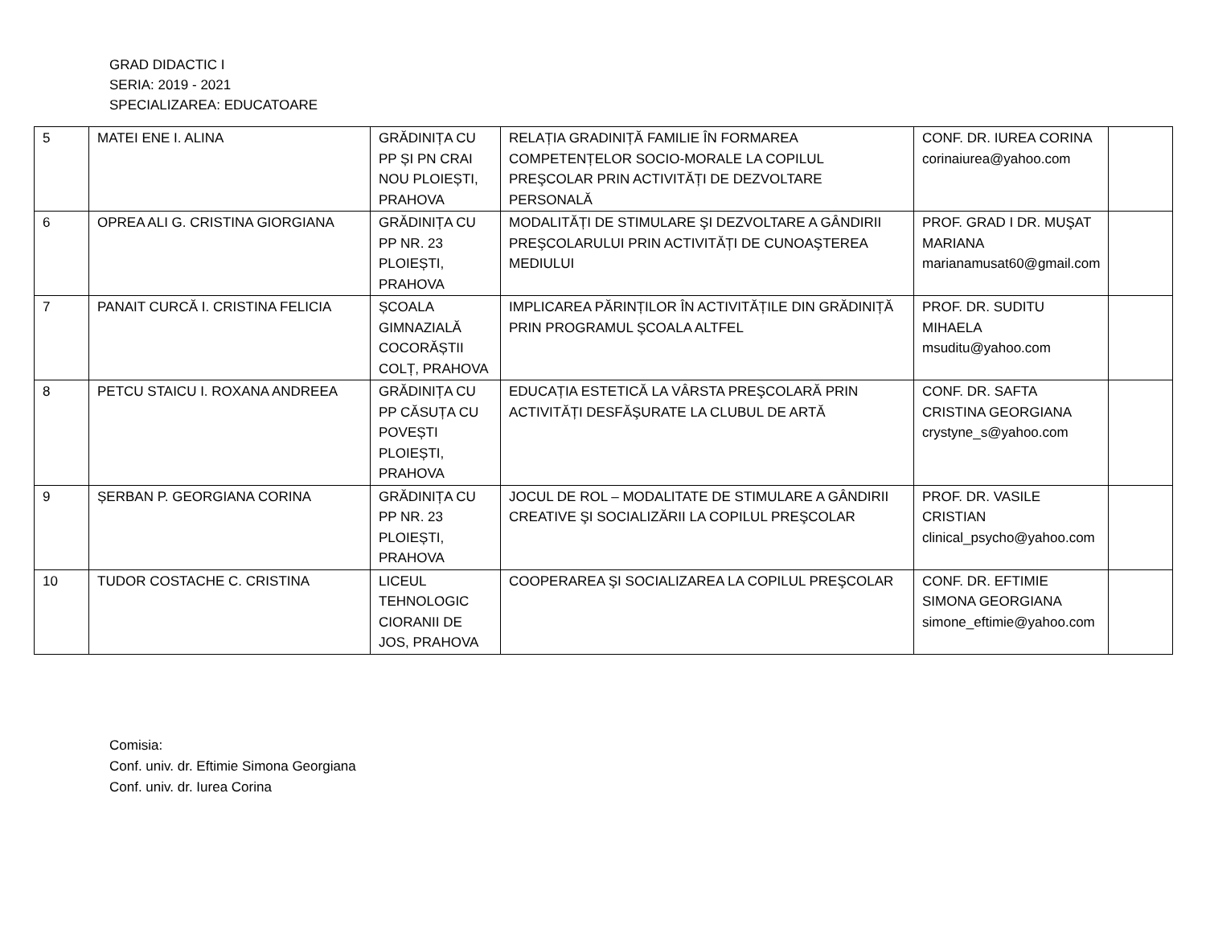GRAD DIDACTIC I
SERIA: 2019 - 2021
SPECIALIZAREA: EDUCATOARE
| 5 | MATEI ENE I. ALINA | GRĂDINIȚA CU PP ȘI PN CRAI NOU PLOIEȘTI, PRAHOVA | RELAȚIA GRADINIȚĂ FAMILIE ÎN FORMAREA COMPETENȚELOR SOCIO-MORALE LA COPILUL PREŞCOLAR PRIN ACTIVITĂȚI DE DEZVOLTARE PERSONALĂ | CONF. DR. IUREA CORINA corinaiurea@yahoo.com | |
| 6 | OPREA ALI G. CRISTINA GIORGIANA | GRĂDINIȚA CU PP NR. 23 PLOIEȘTI, PRAHOVA | MODALITĂȚI DE STIMULARE ŞI DEZVOLTARE A GÂNDIRII PREŞCOLARULUI PRIN ACTIVITĂȚI DE CUNOAŞTEREA MEDIULUI | PROF. GRAD I DR. MUŞAT MARIANA marianamusat60@gmail.com | |
| 7 | PANAIT CURCĂ I. CRISTINA FELICIA | ȘCOALA GIMNAZIALĂ COCORĂȘTII COLȚ, PRAHOVA | IMPLICAREA PĂRINȚILOR ÎN ACTIVITĂȚILE DIN GRĂDINIȚĂ PRIN PROGRAMUL ŞCOALA ALTFEL | PROF. DR. SUDITU MIHAELA msuditu@yahoo.com | |
| 8 | PETCU STAICU I. ROXANA ANDREEA | GRĂDINIȚA CU PP CĂSUȚA CU POVEȘTI PLOIEȘTI, PRAHOVA | EDUCAȚIA ESTETICĂ LA VÂRSTA PREŞCOLARĂ PRIN ACTIVITĂȚI DESFĂŞURATE LA CLUBUL DE ARTĂ | CONF. DR. SAFTA CRISTINA GEORGIANA crystyne_s@yahoo.com | |
| 9 | ȘERBAN P. GEORGIANA CORINA | GRĂDINIȚA CU PP NR. 23 PLOIEȘTI, PRAHOVA | JOCUL DE ROL – MODALITATE DE STIMULARE A GÂNDIRII CREATIVE ŞI SOCIALIZĂRII LA COPILUL PREŞCOLAR | PROF. DR. VASILE CRISTIAN clinical_psycho@yahoo.com | |
| 10 | TUDOR COSTACHE C. CRISTINA | LICEUL TEHNOLOGIC CIORANII DE JOS, PRAHOVA | COOPERAREA ŞI SOCIALIZAREA LA COPILUL PREŞCOLAR | CONF. DR. EFTIMIE SIMONA GEORGIANA simone_eftimie@yahoo.com | |
Comisia:
Conf. univ. dr. Eftimie Simona Georgiana
Conf. univ. dr. Iurea Corina